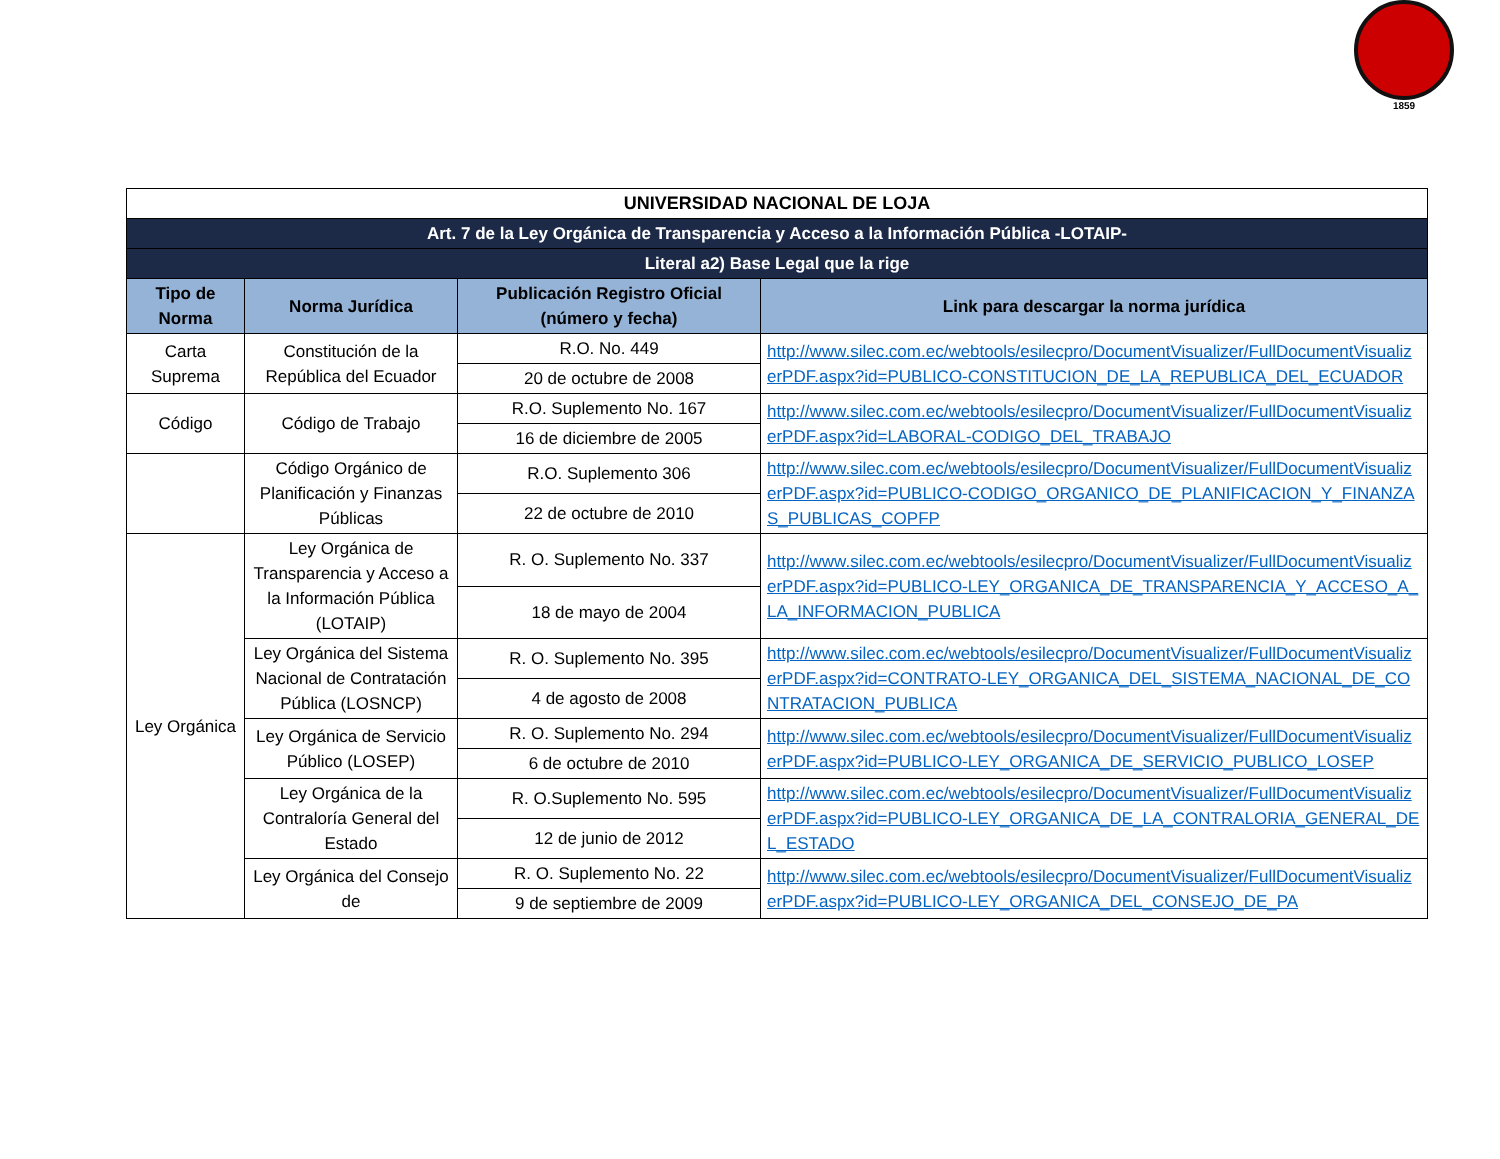1859
| UNIVERSIDAD NACIONAL DE LOJA | | | |
| Art. 7 de la Ley Orgánica de Transparencia y Acceso a la Información Pública -LOTAIP- | | | |
| Literal a2) Base Legal que la rige | | | |
| Tipo de Norma | Norma Jurídica | Publicación Registro Oficial (número y fecha) | Link para descargar la norma jurídica |
| Carta Suprema | Constitución de la República del Ecuador | R.O. No. 449 | http://www.silec.com.ec/webtools/esilecpro/DocumentVisualizer/FullDocumentVisualizerPDF.aspx?id=PUBLICO-CONSTITUCION_DE_LA_REPUBLICA_DEL_ECUADOR |
| | | 20 de octubre de 2008 | |
| Código | Código de Trabajo | R.O. Suplemento No. 167 | http://www.silec.com.ec/webtools/esilecpro/DocumentVisualizer/FullDocumentVisualizerPDF.aspx?id=LABORAL-CODIGO_DEL_TRABAJO |
| | | 16 de diciembre de 2005 | |
| | Código Orgánico de Planificación y Finanzas Públicas | R.O. Suplemento 306 | http://www.silec.com.ec/webtools/esilecpro/DocumentVisualizer/FullDocumentVisualizerPDF.aspx?id=PUBLICO-CODIGO_ORGANICO_DE_PLANIFICACION_Y_FINANZAS_PUBLICAS_COPFP |
| | | 22 de octubre de 2010 | |
| Ley Orgánica | Ley Orgánica de Transparencia y Acceso a la Información Pública (LOTAIP) | R. O. Suplemento No. 337 | http://www.silec.com.ec/webtools/esilecpro/DocumentVisualizer/FullDocumentVisualizerPDF.aspx?id=PUBLICO-LEY_ORGANICA_DE_TRANSPARENCIA_Y_ACCESO_A_LA_INFORMACION_PUBLICA |
| | | 18 de mayo de 2004 | |
| | Ley Orgánica del Sistema Nacional de Contratación Pública (LOSNCP) | R. O. Suplemento No. 395 | http://www.silec.com.ec/webtools/esilecpro/DocumentVisualizer/FullDocumentVisualizerPDF.aspx?id=CONTRATO-LEY_ORGANICA_DEL_SISTEMA_NACIONAL_DE_CONTRATACION_PUBLICA |
| | | 4 de agosto de 2008 | |
| | Ley Orgánica de Servicio Público (LOSEP) | R. O. Suplemento No. 294 | http://www.silec.com.ec/webtools/esilecpro/DocumentVisualizer/FullDocumentVisualizerPDF.aspx?id=PUBLICO-LEY_ORGANICA_DE_SERVICIO_PUBLICO_LOSEP |
| | | 6 de octubre de 2010 | |
| | Ley Orgánica de la Contraloría General del Estado | R. O.Suplemento No. 595 | http://www.silec.com.ec/webtools/esilecpro/DocumentVisualizer/FullDocumentVisualizerPDF.aspx?id=PUBLICO-LEY_ORGANICA_DE_LA_CONTRALORIA_GENERAL_DEL_ESTADO |
| | | 12 de junio de 2012 | |
| | Ley Orgánica del Consejo de | R. O. Suplemento No. 22 | http://www.silec.com.ec/webtools/esilecpro/DocumentVisualizer/FullDocumentVisualizerPDF.aspx?id=PUBLICO-LEY_ORGANICA_DEL_CONSEJO_DE_PA |
| | | 9 de septiembre de 2009 | |